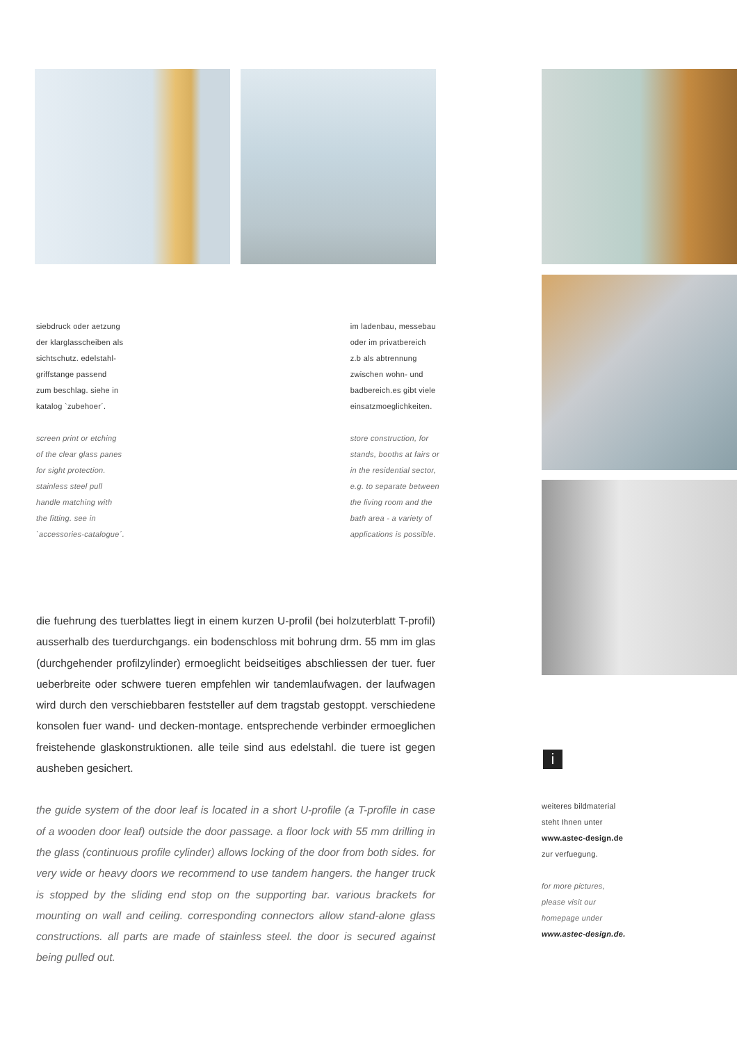siebdruck oder aetzung
der klarglasscheiben als
sichtschutz. edelstahl-
griffstange passend
zum beschlag. siehe in
katalog `zubehoer´.
screen print or etching
of the clear glass panes
for sight protection.
stainless steel pull
handle matching with
the fitting. see in
`accessories-catalogue´.
im ladenbau, messebau
oder im privatbereich
z.b als abtrennung
zwischen wohn- und
badbereich.es gibt viele
einsatzmoeglichkeiten.
store construction, for
stands, booths at fairs or
in the residential sector,
e.g. to separate between
the living room and the
bath area - a variety of
applications is possible.
die fuehrung des tuerblattes liegt in einem kurzen U-profil (bei holzuterblatt T-profil) ausserhalb des tuerdurchgangs. ein bodenschloss mit bohrung drm. 55 mm im glas (durchgehender profilzylinder) ermoeglicht beidseitiges abschliessen der tuer. fuer ueberbreite oder schwere tueren empfehlen wir tandemlaufwagen. der laufwagen wird durch den verschiebbaren feststeller auf dem tragstab gestoppt. verschiedene konsolen fuer wand- und decken-montage. entsprechende verbinder ermoeglichen freistehende glaskonstruktionen. alle teile sind aus edelstahl. die tuere ist gegen ausheben gesichert.
the guide system of the door leaf is located in a short U-profile (a T-profile in case of a wooden door leaf) outside the door passage. a floor lock with 55 mm drilling in the glass (continuous profile cylinder) allows locking of the door from both sides. for very wide or heavy doors we recommend to use tandem hangers. the hanger truck is stopped by the sliding end stop on the supporting bar. various brackets for mounting on wall and ceiling. corresponding connectors allow stand-alone glass constructions. all parts are made of stainless steel. the door is secured against being pulled out.
i
weiteres bildmaterial
steht Ihnen unter
www.astec-design.de
zur verfuegung.
for more pictures,
please visit our
homepage under
www.astec-design.de.